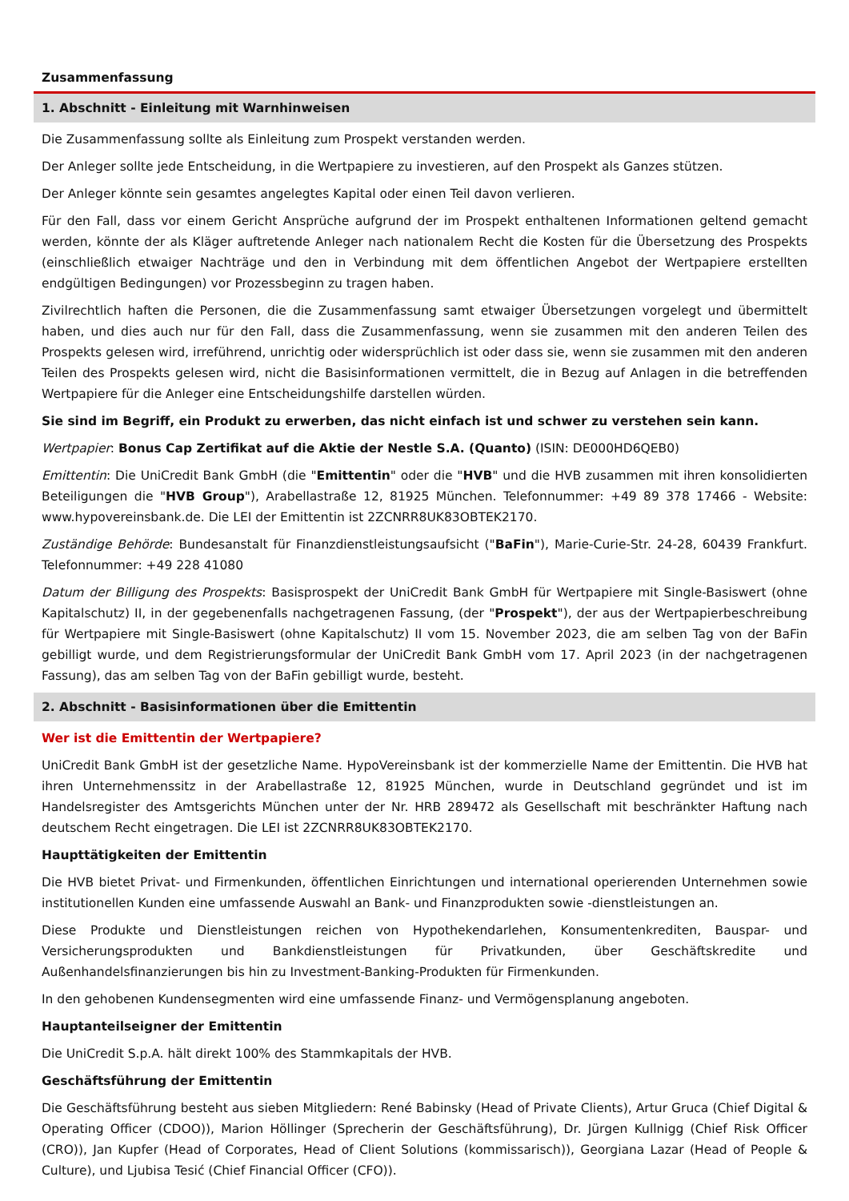Zusammenfassung
1. Abschnitt - Einleitung mit Warnhinweisen
Die Zusammenfassung sollte als Einleitung zum Prospekt verstanden werden.
Der Anleger sollte jede Entscheidung, in die Wertpapiere zu investieren, auf den Prospekt als Ganzes stützen.
Der Anleger könnte sein gesamtes angelegtes Kapital oder einen Teil davon verlieren.
Für den Fall, dass vor einem Gericht Ansprüche aufgrund der im Prospekt enthaltenen Informationen geltend gemacht werden, könnte der als Kläger auftretende Anleger nach nationalem Recht die Kosten für die Übersetzung des Prospekts (einschließlich etwaiger Nachträge und den in Verbindung mit dem öffentlichen Angebot der Wertpapiere erstellten endgültigen Bedingungen) vor Prozessbeginn zu tragen haben.
Zivilrechtlich haften die Personen, die die Zusammenfassung samt etwaiger Übersetzungen vorgelegt und übermittelt haben, und dies auch nur für den Fall, dass die Zusammenfassung, wenn sie zusammen mit den anderen Teilen des Prospekts gelesen wird, irreführend, unrichtig oder widersprüchlich ist oder dass sie, wenn sie zusammen mit den anderen Teilen des Prospekts gelesen wird, nicht die Basisinformationen vermittelt, die in Bezug auf Anlagen in die betreffenden Wertpapiere für die Anleger eine Entscheidungshilfe darstellen würden.
Sie sind im Begriff, ein Produkt zu erwerben, das nicht einfach ist und schwer zu verstehen sein kann.
Wertpapier: Bonus Cap Zertifikat auf die Aktie der Nestle S.A. (Quanto) (ISIN: DE000HD6QEB0)
Emittentin: Die UniCredit Bank GmbH (die "Emittentin" oder die "HVB" und die HVB zusammen mit ihren konsolidierten Beteiligungen die "HVB Group"), Arabellastraße 12, 81925 München. Telefonnummer: +49 89 378 17466 - Website: www.hypovereinsbank.de. Die LEI der Emittentin ist 2ZCNRR8UK83OBTEK2170.
Zuständige Behörde: Bundesanstalt für Finanzdienstleistungsaufsicht ("BaFin"), Marie-Curie-Str. 24-28, 60439 Frankfurt. Telefonnummer: +49 228 41080
Datum der Billigung des Prospekts: Basisprospekt der UniCredit Bank GmbH für Wertpapiere mit Single-Basiswert (ohne Kapitalschutz) II, in der gegebenenfalls nachgetragenen Fassung, (der "Prospekt"), der aus der Wertpapierbeschreibung für Wertpapiere mit Single-Basiswert (ohne Kapitalschutz) II vom 15. November 2023, die am selben Tag von der BaFin gebilligt wurde, und dem Registrierungsformular der UniCredit Bank GmbH vom 17. April 2023 (in der nachgetragenen Fassung), das am selben Tag von der BaFin gebilligt wurde, besteht.
2. Abschnitt - Basisinformationen über die Emittentin
Wer ist die Emittentin der Wertpapiere?
UniCredit Bank GmbH ist der gesetzliche Name. HypoVereinsbank ist der kommerzielle Name der Emittentin. Die HVB hat ihren Unternehmenssitz in der Arabellastraße 12, 81925 München, wurde in Deutschland gegründet und ist im Handelsregister des Amtsgerichts München unter der Nr. HRB 289472 als Gesellschaft mit beschränkter Haftung nach deutschem Recht eingetragen. Die LEI ist 2ZCNRR8UK83OBTEK2170.
Haupttätigkeiten der Emittentin
Die HVB bietet Privat- und Firmenkunden, öffentlichen Einrichtungen und international operierenden Unternehmen sowie institutionellen Kunden eine umfassende Auswahl an Bank- und Finanzprodukten sowie -dienstleistungen an.
Diese Produkte und Dienstleistungen reichen von Hypothekendarlehen, Konsumentenkrediten, Bauspar- und Versicherungsprodukten und Bankdienstleistungen für Privatkunden, über Geschäftskredite und Außenhandelsfinanzierungen bis hin zu Investment-Banking-Produkten für Firmenkunden.
In den gehobenen Kundensegmenten wird eine umfassende Finanz- und Vermögensplanung angeboten.
Hauptanteilseigner der Emittentin
Die UniCredit S.p.A. hält direkt 100% des Stammkapitals der HVB.
Geschäftsführung der Emittentin
Die Geschäftsführung besteht aus sieben Mitgliedern: René Babinsky (Head of Private Clients), Artur Gruca (Chief Digital & Operating Officer (CDOO)), Marion Höllinger (Sprecherin der Geschäftsführung), Dr. Jürgen Kullnigg (Chief Risk Officer (CRO)), Jan Kupfer (Head of Corporates, Head of Client Solutions (kommissarisch)), Georgiana Lazar (Head of People & Culture), und Ljubisa Tesić (Chief Financial Officer (CFO)).